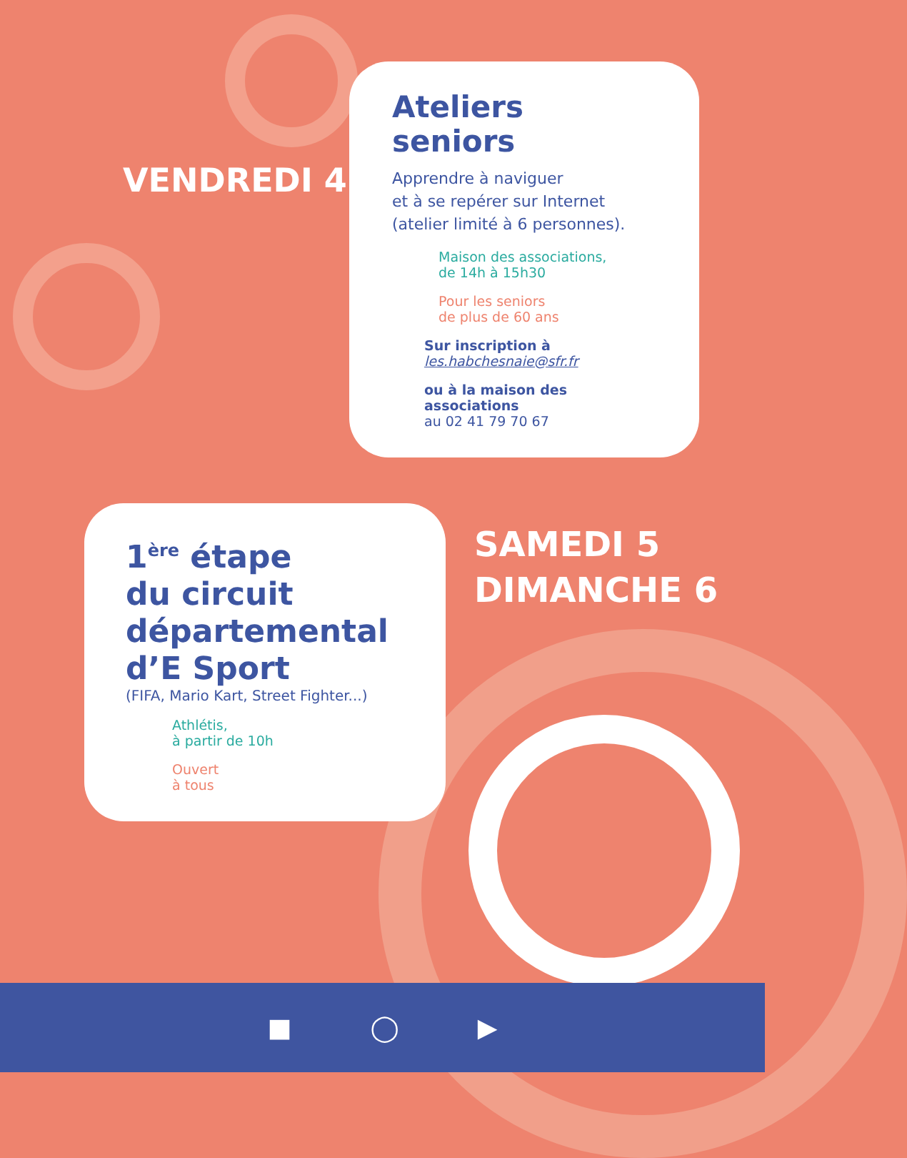VENDREDI 4
Ateliers seniors
Apprendre à naviguer
et à se repérer sur Internet
(atelier limité à 6 personnes).
Maison des associations,
de 14h à 15h30
Pour les seniors
de plus de 60 ans
Sur inscription à
les.habchesnaie@sfr.fr
ou à la maison des associations
au 02 41 79 70 67
1<sup>ère</sup> étape
du circuit
départemental
d’E Sport
(FIFA, Mario Kart, Street Fighter...)
Athlétis,
à partir de 10h
Ouvert
à tous
SAMEDI 5
DIMANCHE 6
■ ◯ ▶